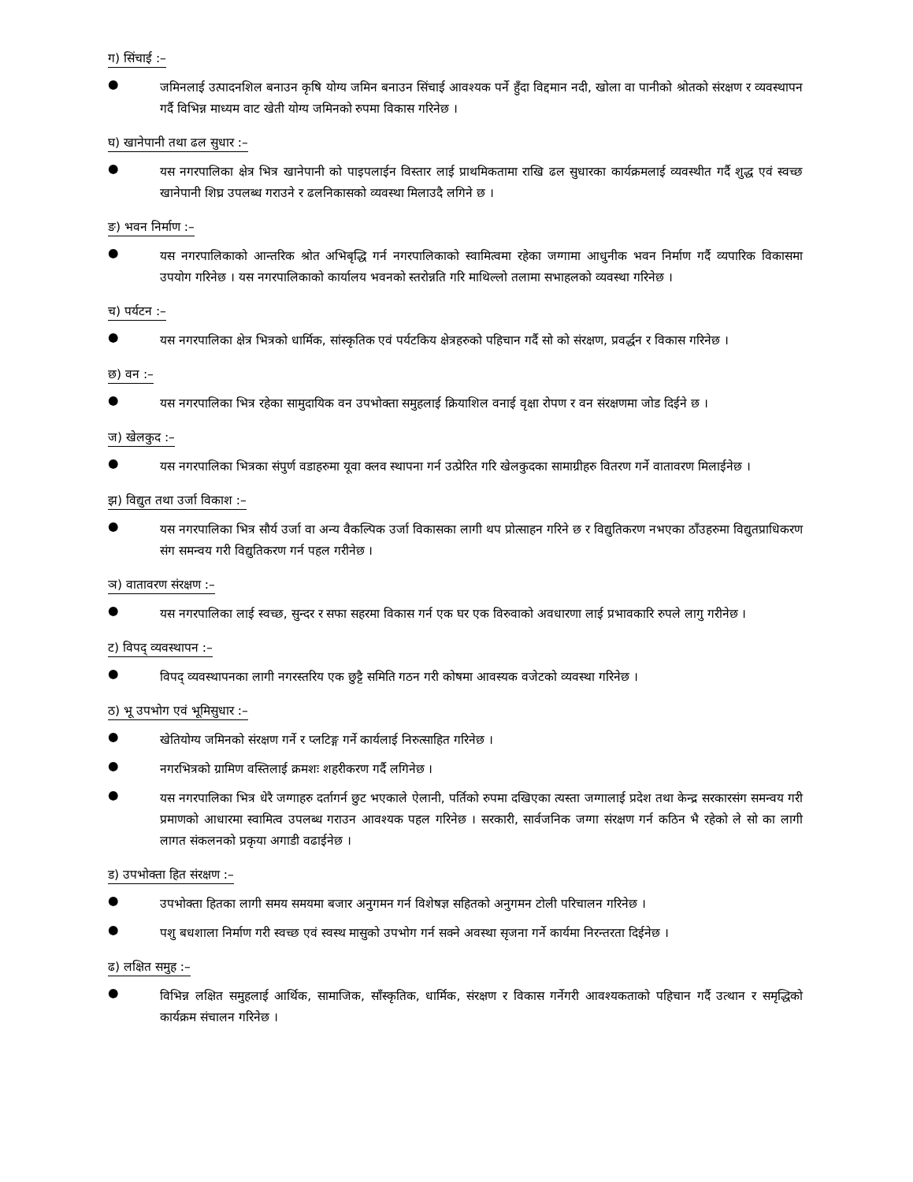ग) सिंचाई :–
● जमिनलाई उत्पादनशिल बनाउन कृषि योग्य जमिन बनाउन सिंचाई आवश्यक पर्ने हुँदा विद्दमान नदी, खोला वा पानीको श्रोतको संरक्षण र व्यवस्थापन गर्दै विभिन्न माध्यम वाट खेती योग्य जमिनको रुपमा विकास गरिनेछ ।
घ) खानेपानी तथा ढल सुधार :–
● यस नगरपालिका क्षेत्र भित्र खानेपानी को पाइपलाईन विस्तार लाई प्राथमिकतामा राखि ढल सुधारका कार्यक्रमलाई व्यवस्थीत गर्दै शुद्ध एवं स्वच्छ खानेपानी शिघ्र उपलब्ध गराउने र ढलनिकासको व्यवस्था मिलाउदै लगिने छ ।
ङ) भवन निर्माण :–
● यस नगरपालिकाको आन्तरिक श्रोत अभिबृद्धि गर्न नगरपालिकाको स्वामित्वमा रहेका जग्गामा आधुनीक भवन निर्माण गर्दै व्यपारिक विकासमा उपयोग गरिनेछ । यस नगरपालिकाको कार्यालय भवनको स्तरोन्नति गरि माथिल्लो तलामा सभाहलको व्यवस्था गरिनेछ ।
च) पर्यटन :–
● यस नगरपालिका क्षेत्र भित्रको धार्मिक, सांस्कृतिक एवं पर्यटकिय क्षेत्रहरुको पहिचान गर्दै सो को संरक्षण, प्रवर्द्धन र विकास गरिनेछ ।
छ) वन :–
● यस नगरपालिका भित्र रहेका सामुदायिक वन उपभोक्ता समुहलाई क्रियाशिल वनाई वृक्षा रोपण र वन संरक्षणमा जोड दिईने छ ।
ज) खेलकुद :–
● यस नगरपालिका भित्रका संपुर्ण वडाहरुमा यूवा क्लव स्थापना गर्न उत्प्रेरित गरि खेलकुदका सामाग्रीहरु वितरण गर्ने वातावरण मिलाईनेछ ।
झ) विद्युत तथा उर्जा विकाश :–
● यस नगरपालिका भित्र सौर्य उर्जा वा अन्य वैकल्पिक उर्जा विकासका लागी थप प्रोत्साहन गरिने छ र विद्युतिकरण नभएका ठाँउहरुमा विद्युतप्राधिकरण संग समन्वय गरी विद्युतिकरण गर्न पहल गरीनेछ ।
ञ) वातावरण संरक्षण :–
● यस नगरपालिका लाई स्वच्छ, सुन्दर र सफा सहरमा विकास गर्न एक घर एक विरुवाको अवधारणा लाई प्रभावकारि रुपले लागु गरीनेछ ।
ट) विपद् व्यवस्थापन :–
● विपद् व्यवस्थापनका लागी नगरस्तरिय एक छुट्टै समिति गठन गरी कोषमा आवस्यक वजेटको व्यवस्था गरिनेछ ।
ठ) भू उपभोग एवं भूमिसुधार :–
● खेतियोग्य जमिनको संरक्षण गर्ने र प्लटिङ्ग गर्ने कार्यलाई निरुत्साहित गरिनेछ ।
● नगरभित्रको ग्रामिण वस्तिलाई क्रमशः शहरीकरण गर्दै लगिनेछ ।
● यस नगरपालिका भित्र धेरै जग्गाहरु दर्तागर्न छुट भएकाले ऐलानी, पर्तिको रुपमा दखिएका त्यस्ता जग्गालाई प्रदेश तथा केन्द्र सरकारसंग समन्वय गरी प्रमाणको आधारमा स्वामित्व उपलब्ध गराउन आवश्यक पहल गरिनेछ । सरकारी, सार्वजनिक जग्गा संरक्षण गर्न कठिन भै रहेको ले सो का लागी लागत संकलनको प्रकृया अगाडी वढाईनेछ ।
ड) उपभोक्ता हित संरक्षण :–
● उपभोक्ता हितका लागी समय समयमा बजार अनुगमन गर्न विशेषज्ञ सहितको अनुगमन टोली परिचालन गरिनेछ ।
● पशु बधशाला निर्माण गरी स्वच्छ एवं स्वस्थ मासुको उपभोग गर्न सक्ने अवस्था सृजना गर्ने कार्यमा निरन्तरता दिईनेछ ।
ढ) लक्षित समुह :–
● विभिन्न लक्षित समुहलाई आर्थिक, सामाजिक, साँस्कृतिक, धार्मिक, संरक्षण र विकास गर्नेगरी आवश्यकताको पहिचान गर्दै उत्थान र समृद्धिको कार्यक्रम संचालन गरिनेछ ।